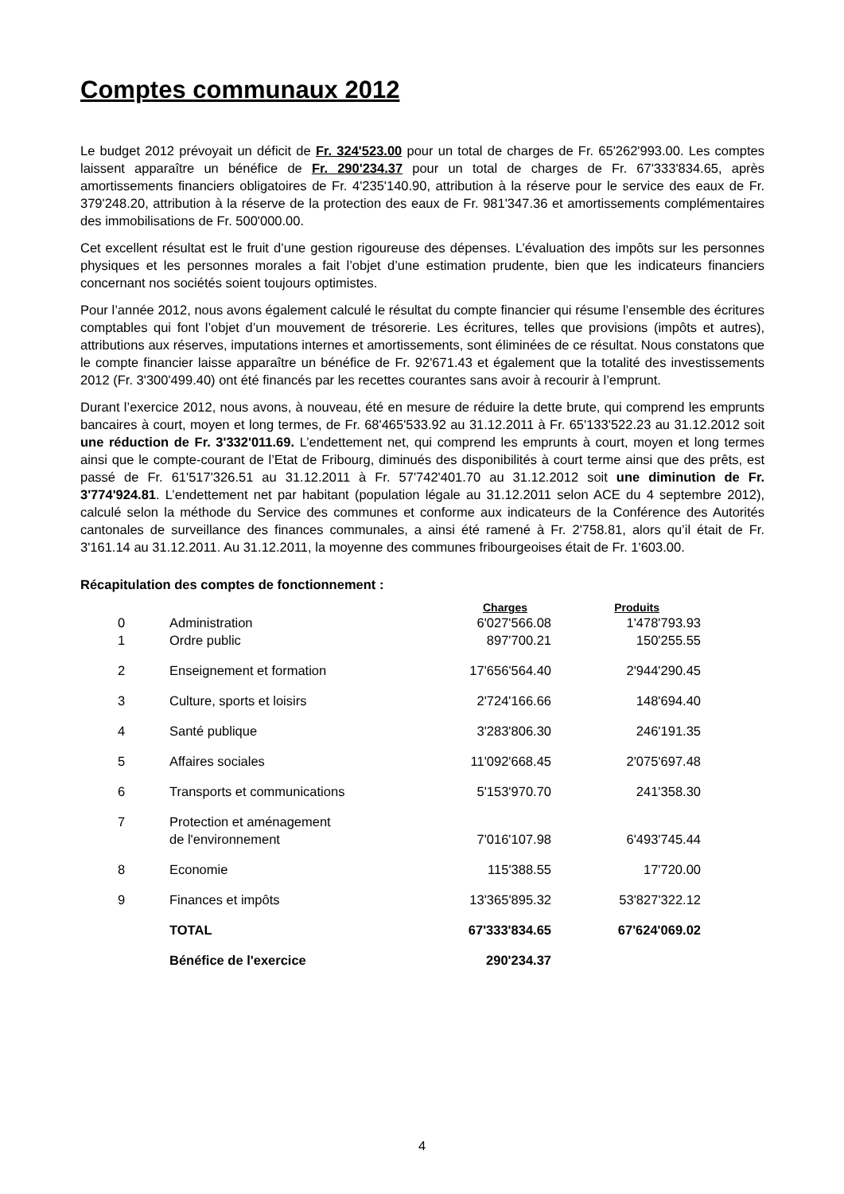Comptes communaux 2012
Le budget 2012 prévoyait un déficit de Fr. 324'523.00 pour un total de charges de Fr. 65'262'993.00. Les comptes laissent apparaître un bénéfice de Fr. 290'234.37 pour un total de charges de Fr. 67'333'834.65, après amortissements financiers obligatoires de Fr. 4'235'140.90, attribution à la réserve pour le service des eaux de Fr. 379'248.20, attribution à la réserve de la protection des eaux de Fr. 981'347.36 et amortissements complémentaires des immobilisations de Fr. 500'000.00.
Cet excellent résultat est le fruit d’une gestion rigoureuse des dépenses. L’évaluation des impôts sur les personnes physiques et les personnes morales a fait l’objet d’une estimation prudente, bien que les indicateurs financiers concernant nos sociétés soient toujours optimistes.
Pour l’année 2012, nous avons également calculé le résultat du compte financier qui résume l’ensemble des écritures comptables qui font l’objet d’un mouvement de trésorerie. Les écritures, telles que provisions (impôts et autres), attributions aux réserves, imputations internes et amortissements, sont éliminées de ce résultat. Nous constatons que le compte financier laisse apparaître un bénéfice de Fr. 92'671.43 et également que la totalité des investissements 2012 (Fr. 3'300'499.40) ont été financés par les recettes courantes sans avoir à recourir à l’emprunt.
Durant l’exercice 2012, nous avons, à nouveau, été en mesure de réduire la dette brute, qui comprend les emprunts bancaires à court, moyen et long termes, de Fr. 68'465'533.92 au 31.12.2011 à Fr. 65'133'522.23 au 31.12.2012 soit une réduction de Fr. 3'332'011.69. L’endettement net, qui comprend les emprunts à court, moyen et long termes ainsi que le compte-courant de l’Etat de Fribourg, diminués des disponibilités à court terme ainsi que des prêts, est passé de Fr. 61'517'326.51 au 31.12.2011 à Fr. 57'742'401.70 au 31.12.2012 soit une diminution de Fr. 3'774'924.81. L’endettement net par habitant (population légale au 31.12.2011 selon ACE du 4 septembre 2012), calculé selon la méthode du Service des communes et conforme aux indicateurs de la Conférence des Autorités cantonales de surveillance des finances communales, a ainsi été ramené à Fr. 2'758.81, alors qu’il était de Fr. 3'161.14 au 31.12.2011. Au 31.12.2011, la moyenne des communes fribourgeoises était de Fr. 1'603.00.
Récapitulation des comptes de fonctionnement :
| | | Charges | Produits |
| --- | --- | --- | --- |
| 0 | Administration | 6'027'566.08 | 1'478'793.93 |
| 1 | Ordre public | 897'700.21 | 150'255.55 |
| 2 | Enseignement et formation | 17'656'564.40 | 2'944'290.45 |
| 3 | Culture, sports et loisirs | 2'724'166.66 | 148'694.40 |
| 4 | Santé publique | 3'283'806.30 | 246'191.35 |
| 5 | Affaires sociales | 11'092'668.45 | 2'075'697.48 |
| 6 | Transports et communications | 5'153'970.70 | 241'358.30 |
| 7 | Protection et aménagement de l'environnement | 7'016'107.98 | 6'493'745.44 |
| 8 | Economie | 115'388.55 | 17'720.00 |
| 9 | Finances et impôts | 13'365'895.32 | 53'827'322.12 |
| | TOTAL | 67'333'834.65 | 67'624'069.02 |
| | Bénéfice de l'exercice | 290'234.37 | |
4